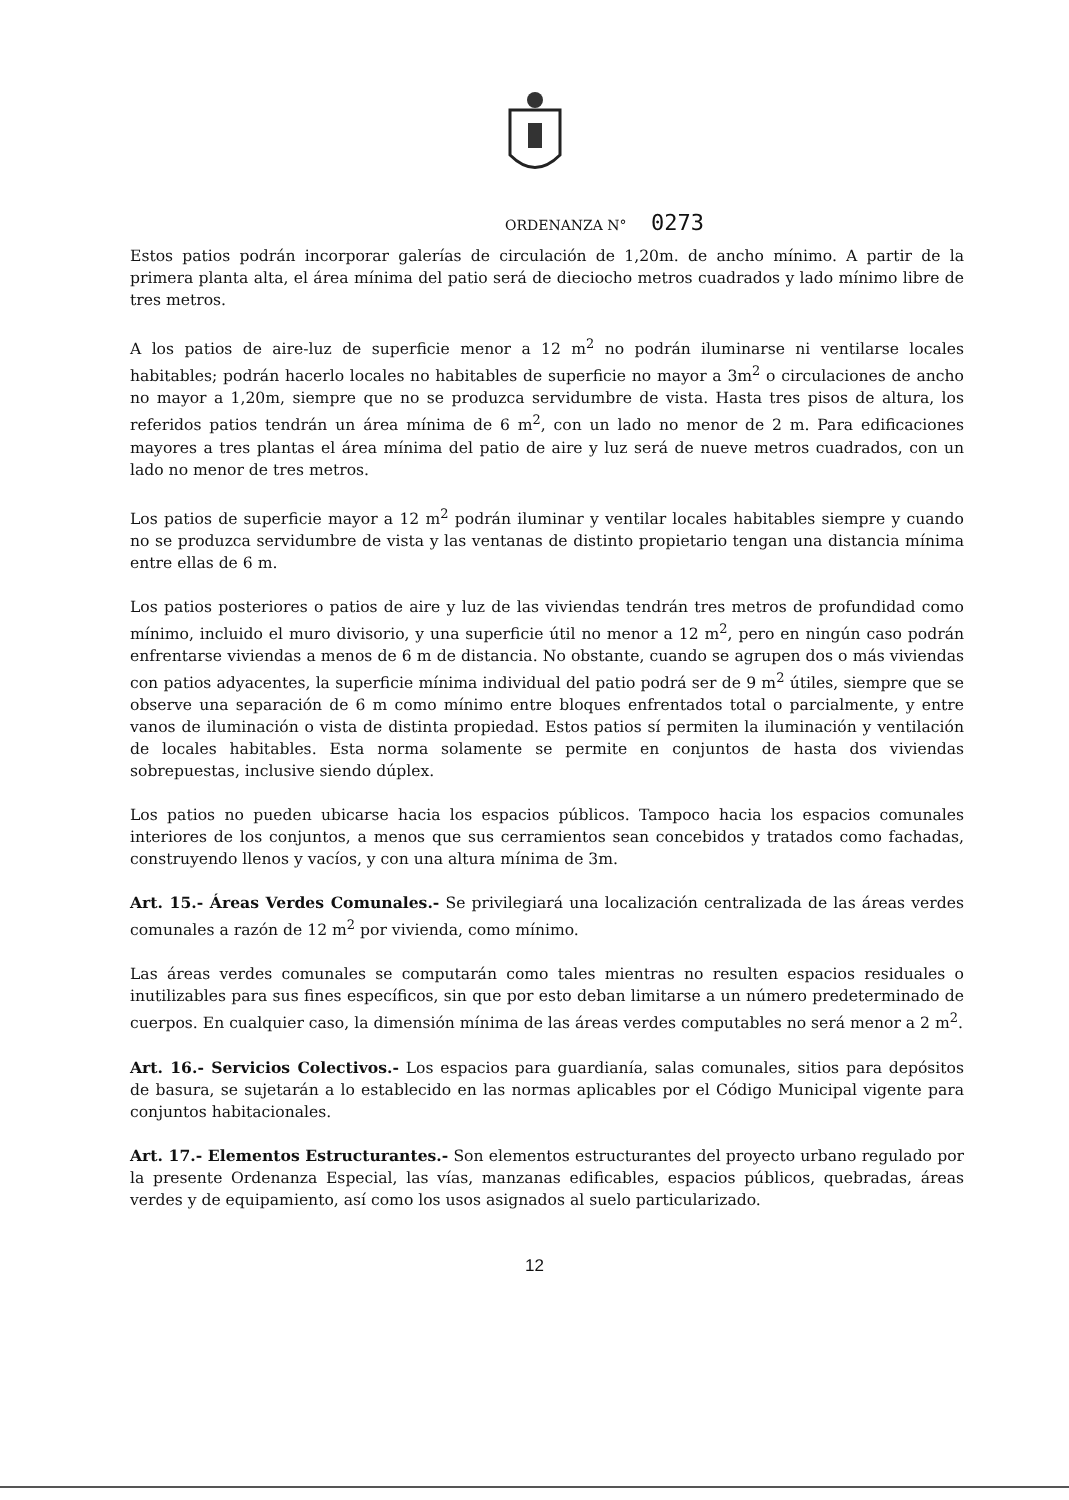ORDENANZA N° 0273
Estos patios podrán incorporar galerías de circulación de 1,20m. de ancho mínimo. A partir de la primera planta alta, el área mínima del patio será de dieciocho metros cuadrados y lado mínimo libre de tres metros.
A los patios de aire-luz de superficie menor a 12 m<sup>2</sup> no podrán iluminarse ni ventilarse locales habitables; podrán hacerlo locales no habitables de superficie no mayor a 3m<sup>2</sup> o circulaciones de ancho no mayor a 1,20m, siempre que no se produzca servidumbre de vista. Hasta tres pisos de altura, los referidos patios tendrán un área mínima de 6 m<sup>2</sup>, con un lado no menor de 2 m. Para edificaciones mayores a tres plantas el área mínima del patio de aire y luz será de nueve metros cuadrados, con un lado no menor de tres metros.
Los patios de superficie mayor a 12 m<sup>2</sup> podrán iluminar y ventilar locales habitables siempre y cuando no se produzca servidumbre de vista y las ventanas de distinto propietario tengan una distancia mínima entre ellas de 6 m.
Los patios posteriores o patios de aire y luz de las viviendas tendrán tres metros de profundidad como mínimo, incluido el muro divisorio, y una superficie útil no menor a 12 m<sup>2</sup>, pero en ningún caso podrán enfrentarse viviendas a menos de 6 m de distancia. No obstante, cuando se agrupen dos o más viviendas con patios adyacentes, la superficie mínima individual del patio podrá ser de 9 m<sup>2</sup> útiles, siempre que se observe una separación de 6 m como mínimo entre bloques enfrentados total o parcialmente, y entre vanos de iluminación o vista de distinta propiedad. Estos patios sí permiten la iluminación y ventilación de locales habitables. Esta norma solamente se permite en conjuntos de hasta dos viviendas sobrepuestas, inclusive siendo dúplex.
Los patios no pueden ubicarse hacia los espacios públicos. Tampoco hacia los espacios comunales interiores de los conjuntos, a menos que sus cerramientos sean concebidos y tratados como fachadas, construyendo llenos y vacíos, y con una altura mínima de 3m.
Art. 15.- Áreas Verdes Comunales.- Se privilegiará una localización centralizada de las áreas verdes comunales a razón de 12 m<sup>2</sup> por vivienda, como mínimo.
Las áreas verdes comunales se computarán como tales mientras no resulten espacios residuales o inutilizables para sus fines específicos, sin que por esto deban limitarse a un número predeterminado de cuerpos. En cualquier caso, la dimensión mínima de las áreas verdes computables no será menor a 2 m<sup>2</sup>.
Art. 16.- Servicios Colectivos.- Los espacios para guardianía, salas comunales, sitios para depósitos de basura, se sujetarán a lo establecido en las normas aplicables por el Código Municipal vigente para conjuntos habitacionales.
Art. 17.- Elementos Estructurantes.- Son elementos estructurantes del proyecto urbano regulado por la presente Ordenanza Especial, las vías, manzanas edificables, espacios públicos, quebradas, áreas verdes y de equipamiento, así como los usos asignados al suelo particularizado.
12